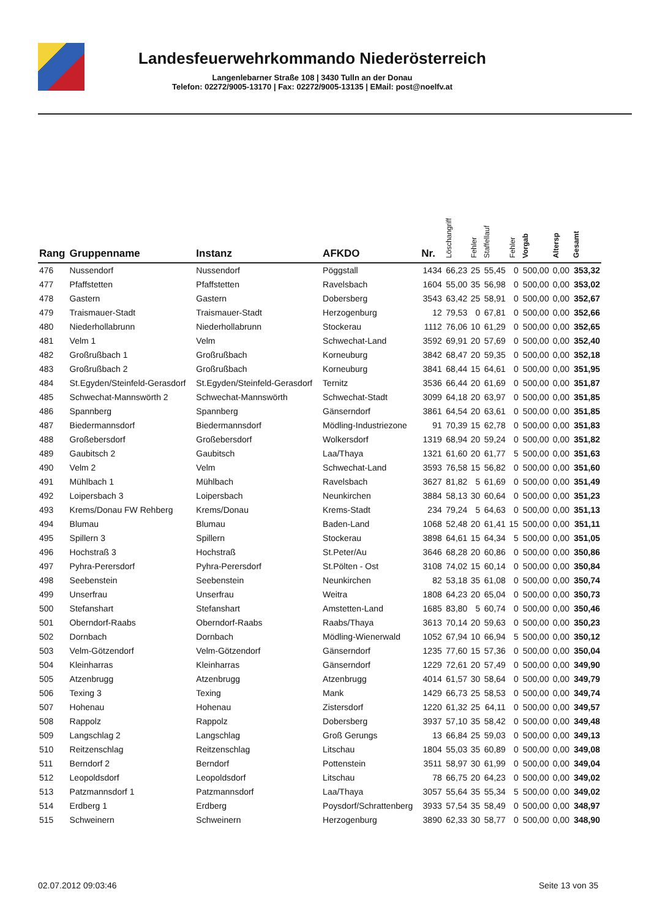Landesfeuerwehrkommando Niederösterreich
Langenlebarner Straße 108 | 3430 Tulln an der Donau
Telefon: 02272/9005-13170 | Fax: 02272/9005-13135 | EMail: post@noelfv.at
| Rang | Gruppenname | Instanz | AFKDO | Nr. | Löschangriff | Fehler | Staffellauf | Fehler | Vorgab | Altersp | Gesamt |
| --- | --- | --- | --- | --- | --- | --- | --- | --- | --- | --- | --- |
| 476 | Nussendorf | Nussendorf | Pöggstall | 1434 | 66,23 | 25 | 55,45 | 0 | 500,00 | 0,00 | 353,32 |
| 477 | Pfaffstetten | Pfaffstetten | Ravelsbach | 1604 | 55,00 | 35 | 56,98 | 0 | 500,00 | 0,00 | 353,02 |
| 478 | Gastern | Gastern | Dobersberg | 3543 | 63,42 | 25 | 58,91 | 0 | 500,00 | 0,00 | 352,67 |
| 479 | Traismauer-Stadt | Traismauer-Stadt | Herzogenburg | 12 | 79,53 | 0 | 67,81 | 0 | 500,00 | 0,00 | 352,66 |
| 480 | Niederhollabrunn | Niederhollabrunn | Stockerau | 1112 | 76,06 | 10 | 61,29 | 0 | 500,00 | 0,00 | 352,65 |
| 481 | Velm 1 | Velm | Schwechat-Land | 3592 | 69,91 | 20 | 57,69 | 0 | 500,00 | 0,00 | 352,40 |
| 482 | Großrußbach 1 | Großrußbach | Korneuburg | 3842 | 68,47 | 20 | 59,35 | 0 | 500,00 | 0,00 | 352,18 |
| 483 | Großrußbach 2 | Großrußbach | Korneuburg | 3841 | 68,44 | 15 | 64,61 | 0 | 500,00 | 0,00 | 351,95 |
| 484 | St.Egyden/Steinfeld-Gerasdorf | St.Egyden/Steinfeld-Gerasdorf | Ternitz | 3536 | 66,44 | 20 | 61,69 | 0 | 500,00 | 0,00 | 351,87 |
| 485 | Schwechat-Mannswörth 2 | Schwechat-Mannswörth | Schwechat-Stadt | 3099 | 64,18 | 20 | 63,97 | 0 | 500,00 | 0,00 | 351,85 |
| 486 | Spannberg | Spannberg | Gänserndorf | 3861 | 64,54 | 20 | 63,61 | 0 | 500,00 | 0,00 | 351,85 |
| 487 | Biedermannsdorf | Biedermannsdorf | Mödling-Industriezone | 91 | 70,39 | 15 | 62,78 | 0 | 500,00 | 0,00 | 351,83 |
| 488 | Großebersdorf | Großebersdorf | Wolkersdorf | 1319 | 68,94 | 20 | 59,24 | 0 | 500,00 | 0,00 | 351,82 |
| 489 | Gaubitsch 2 | Gaubitsch | Laa/Thaya | 1321 | 61,60 | 20 | 61,77 | 5 | 500,00 | 0,00 | 351,63 |
| 490 | Velm 2 | Velm | Schwechat-Land | 3593 | 76,58 | 15 | 56,82 | 0 | 500,00 | 0,00 | 351,60 |
| 491 | Mühlbach 1 | Mühlbach | Ravelsbach | 3627 | 81,82 | 5 | 61,69 | 0 | 500,00 | 0,00 | 351,49 |
| 492 | Loipersbach 3 | Loipersbach | Neunkirchen | 3884 | 58,13 | 30 | 60,64 | 0 | 500,00 | 0,00 | 351,23 |
| 493 | Krems/Donau FW Rehberg | Krems/Donau | Krems-Stadt | 234 | 79,24 | 5 | 64,63 | 0 | 500,00 | 0,00 | 351,13 |
| 494 | Blumau | Blumau | Baden-Land | 1068 | 52,48 | 20 | 61,41 | 15 | 500,00 | 0,00 | 351,11 |
| 495 | Spillern 3 | Spillern | Stockerau | 3898 | 64,61 | 15 | 64,34 | 5 | 500,00 | 0,00 | 351,05 |
| 496 | Hochstraß 3 | Hochstraß | St.Peter/Au | 3646 | 68,28 | 20 | 60,86 | 0 | 500,00 | 0,00 | 350,86 |
| 497 | Pyhra-Perersdorf | Pyhra-Perersdorf | St.Pölten - Ost | 3108 | 74,02 | 15 | 60,14 | 0 | 500,00 | 0,00 | 350,84 |
| 498 | Seebenstein | Seebenstein | Neunkirchen | 82 | 53,18 | 35 | 61,08 | 0 | 500,00 | 0,00 | 350,74 |
| 499 | Unserfrau | Unserfrau | Weitra | 1808 | 64,23 | 20 | 65,04 | 0 | 500,00 | 0,00 | 350,73 |
| 500 | Stefanshart | Stefanshart | Amstetten-Land | 1685 | 83,80 | 5 | 60,74 | 0 | 500,00 | 0,00 | 350,46 |
| 501 | Oberndorf-Raabs | Oberndorf-Raabs | Raabs/Thaya | 3613 | 70,14 | 20 | 59,63 | 0 | 500,00 | 0,00 | 350,23 |
| 502 | Dornbach | Dornbach | Mödling-Wienerwald | 1052 | 67,94 | 10 | 66,94 | 5 | 500,00 | 0,00 | 350,12 |
| 503 | Velm-Götzendorf | Velm-Götzendorf | Gänserndorf | 1235 | 77,60 | 15 | 57,36 | 0 | 500,00 | 0,00 | 350,04 |
| 504 | Kleinharras | Kleinharras | Gänserndorf | 1229 | 72,61 | 20 | 57,49 | 0 | 500,00 | 0,00 | 349,90 |
| 505 | Atzenbrugg | Atzenbrugg | Atzenbrugg | 4014 | 61,57 | 30 | 58,64 | 0 | 500,00 | 0,00 | 349,79 |
| 506 | Texing 3 | Texing | Mank | 1429 | 66,73 | 25 | 58,53 | 0 | 500,00 | 0,00 | 349,74 |
| 507 | Hohenau | Hohenau | Zistersdorf | 1220 | 61,32 | 25 | 64,11 | 0 | 500,00 | 0,00 | 349,57 |
| 508 | Rappolz | Rappolz | Dobersberg | 3937 | 57,10 | 35 | 58,42 | 0 | 500,00 | 0,00 | 349,48 |
| 509 | Langschlag 2 | Langschlag | Groß Gerungs | 13 | 66,84 | 25 | 59,03 | 0 | 500,00 | 0,00 | 349,13 |
| 510 | Reitzenschlag | Reitzenschlag | Litschau | 1804 | 55,03 | 35 | 60,89 | 0 | 500,00 | 0,00 | 349,08 |
| 511 | Berndorf 2 | Berndorf | Pottenstein | 3511 | 58,97 | 30 | 61,99 | 0 | 500,00 | 0,00 | 349,04 |
| 512 | Leopoldsdorf | Leopoldsdorf | Litschau | 78 | 66,75 | 20 | 64,23 | 0 | 500,00 | 0,00 | 349,02 |
| 513 | Patzmannsdorf 1 | Patzmannsdorf | Laa/Thaya | 3057 | 55,64 | 35 | 55,34 | 5 | 500,00 | 0,00 | 349,02 |
| 514 | Erdberg 1 | Erdberg | Poysdorf/Schrattenberg | 3933 | 57,54 | 35 | 58,49 | 0 | 500,00 | 0,00 | 348,97 |
| 515 | Schweinern | Schweinern | Herzogenburg | 3890 | 62,33 | 30 | 58,77 | 0 | 500,00 | 0,00 | 348,90 |
02.07.2012 09:03:46 Seite 13 von 35